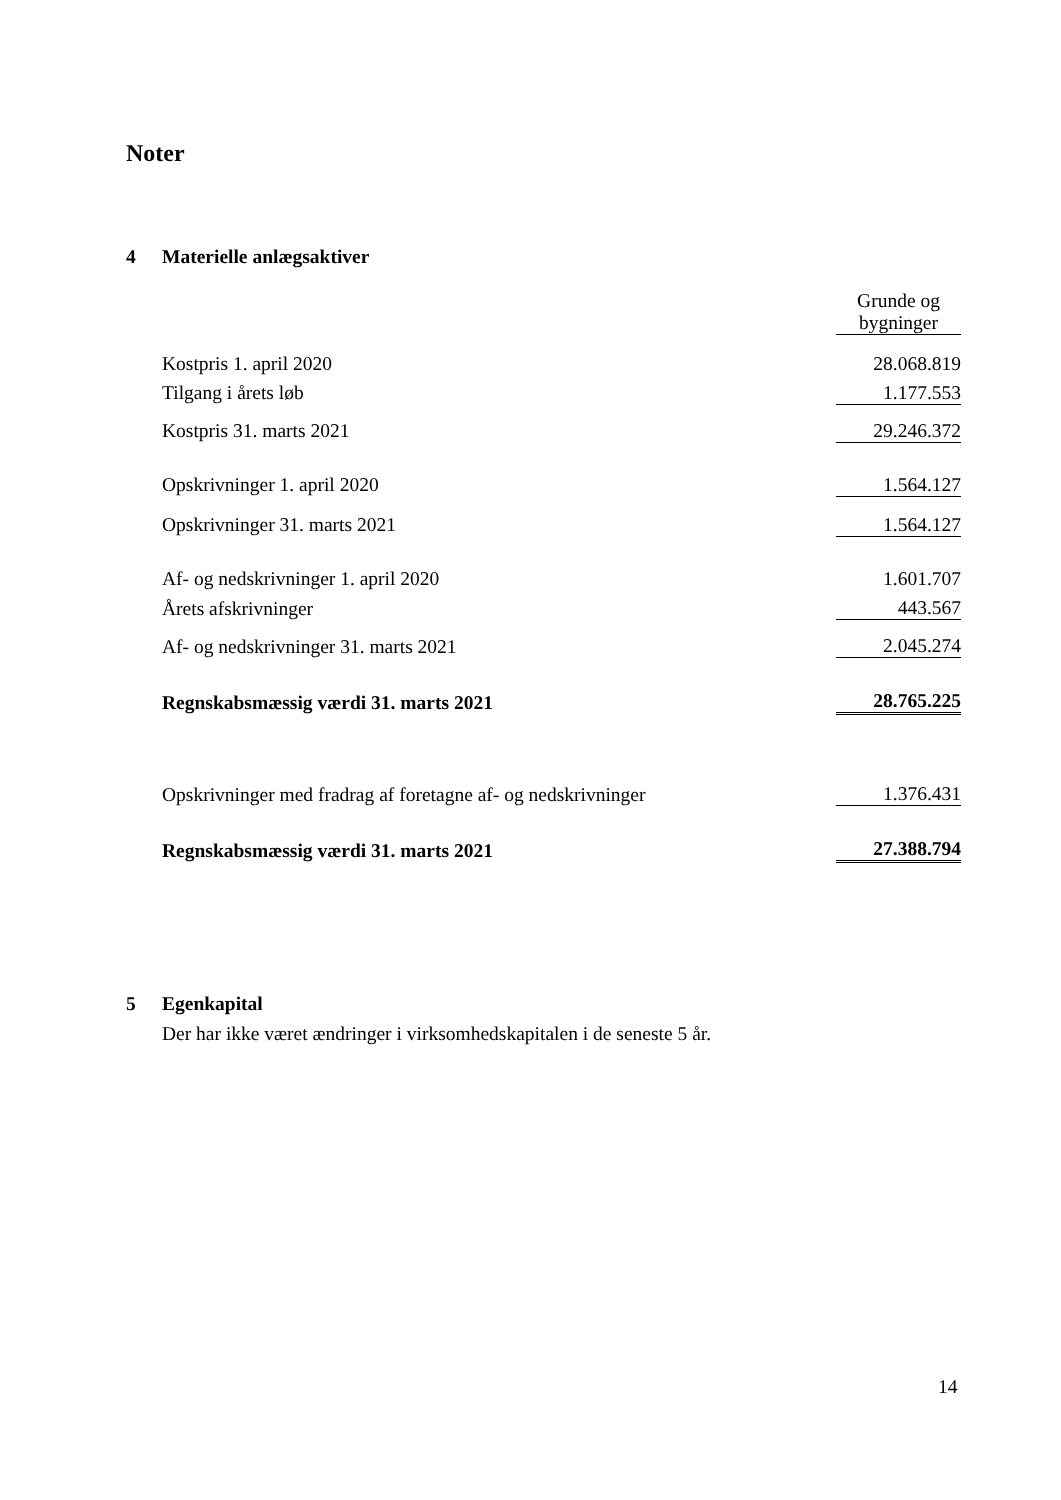Noter
4 Materielle anlægsaktiver
| | Grunde og bygninger |
| Kostpris 1. april 2020 | 28.068.819 |
| Tilgang i årets løb | 1.177.553 |
| Kostpris 31. marts 2021 | 29.246.372 |
| Opskrivninger 1. april 2020 | 1.564.127 |
| Opskrivninger 31. marts 2021 | 1.564.127 |
| Af- og nedskrivninger 1. april 2020 | 1.601.707 |
| Årets afskrivninger | 443.567 |
| Af- og nedskrivninger 31. marts 2021 | 2.045.274 |
| Regnskabsmæssig værdi 31. marts 2021 | 28.765.225 |
| Opskrivninger med fradrag af foretagne af- og nedskrivninger | 1.376.431 |
| Regnskabsmæssig værdi 31. marts 2021 | 27.388.794 |
5 Egenkapital
Der har ikke været ændringer i virksomhedskapitalen i de seneste 5 år.
14